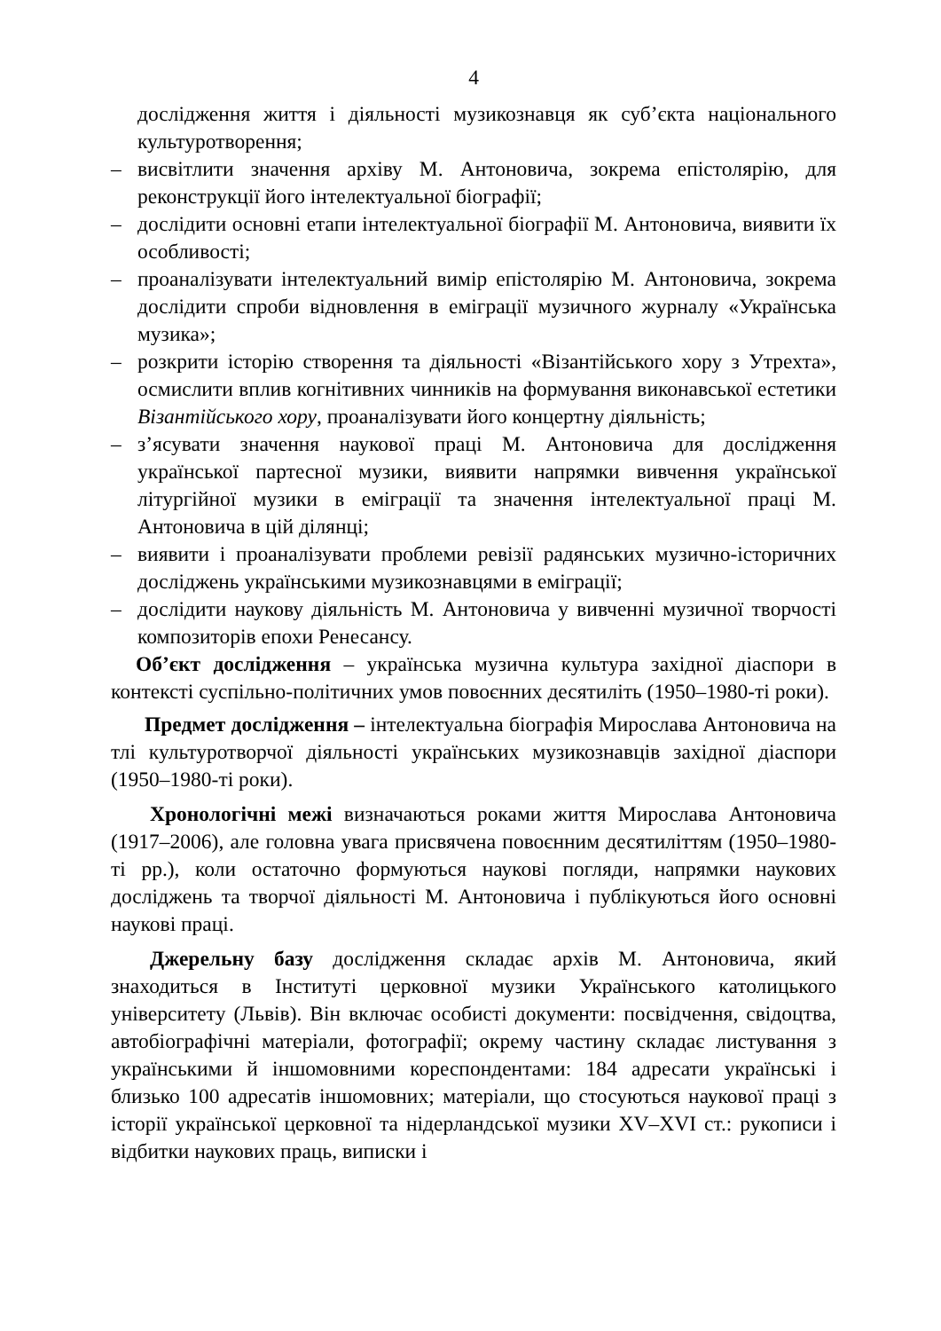4
дослідження життя і діяльності музикознавця як суб’єкта національного культуротворення;
– висвітлити значення архіву М. Антоновича, зокрема епістолярію, для реконструкції його інтелектуальної біографії;
– дослідити основні етапи інтелектуальної біографії М. Антоновича, виявити їх особливості;
– проаналізувати інтелектуальний вимір епістолярію М. Антоновича, зокрема дослідити спроби відновлення в еміграції музичного журналу «Українська музика»;
– розкрити історію створення та діяльності «Візантійського хору з Утрехта», осмислити вплив когнітивних чинників на формування виконавської естетики Візантійського хору, проаналізувати його концертну діяльність;
– з’ясувати значення наукової праці М. Антоновича для дослідження української партесної музики, виявити напрямки вивчення української літургійної музики в еміграції та значення інтелектуальної праці М. Антоновича в цій ділянці;
– виявити і проаналізувати проблеми ревізії радянських музично-історичних досліджень українськими музикознавцями в еміграції;
– дослідити наукову діяльність М. Антоновича у вивченні музичної творчості композиторів епохи Ренесансу.
Об’єкт дослідження – українська музична культура західної діаспори в контексті суспільно-політичних умов повоєнних десятиліть (1950–1980-ті роки).
Предмет дослідження – інтелектуальна біографія Мирослава Антоновича на тлі культуротворчої діяльності українських музикознавців західної діаспори (1950–1980-ті роки).
Хронологічні межі визначаються роками життя Мирослава Антоновича (1917–2006), але головна увага присвячена повоєнним десятиліттям (1950–1980-ті рр.), коли остаточно формуються наукові погляди, напрямки наукових досліджень та творчої діяльності М. Антоновича і публікуються його основні наукові праці.
Джерельну базу дослідження складає архів М. Антоновича, який знаходиться в Інституті церковної музики Українського католицького університету (Львів). Він включає особисті документи: посвідчення, свідоцтва, автобіографічні матеріали, фотографії; окрему частину складає листування з українськими й іншомовними кореспондентами: 184 адресати українські і близько 100 адресатів іншомовних; матеріали, що стосуються наукової праці з історії української церковної та нідерландської музики XV–XVI ст.: рукописи і відбитки наукових праць, виписки і